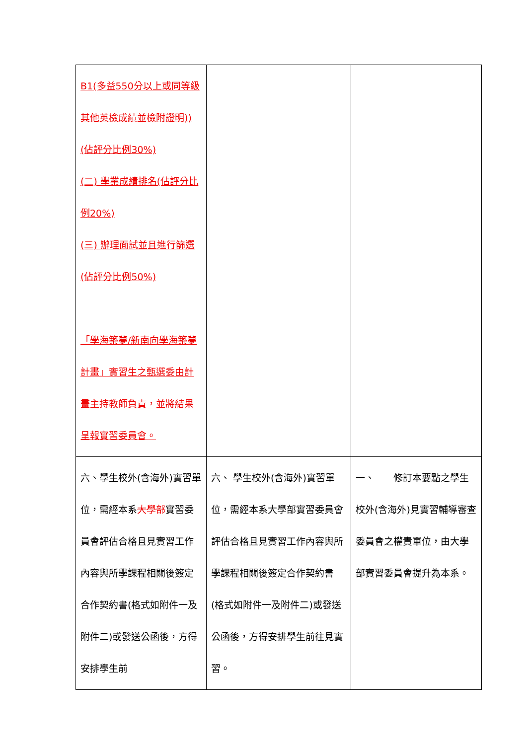| B1(多益550分以上或同等級其他英檢成績並檢附證明))(佔評分比例30%) (二) 學業成績排名(佔評分比例20%) (三) 辦理面試並且進行篩選(佔評分比例50%) 「學海築夢/新南向學海築夢計畫」實習生之甄選委由計畫主持教師負責，並將結果呈報實習委員會。 | | |
| 六、學生校外(含海外)實習單位，需經本系 大學部 實習委員會評估合格且見實習工作內容與所學課程相關後簽定合作契約書(格式如附件一及附件二)或發送公函後，方得安排學生前 | 六、 學生校外(含海外)實習單位，需經本系大學部實習委員會評估合格且見實習工作內容與所學課程相關後簽定合作契約書(格式如附件一及附件二)或發送公函後，方得安排學生前往見實習。 | 一、 修訂本要點之學生校外(含海外)見實習輔導審查委員會之權責單位，由大學部實習委員會提升為本系。 |